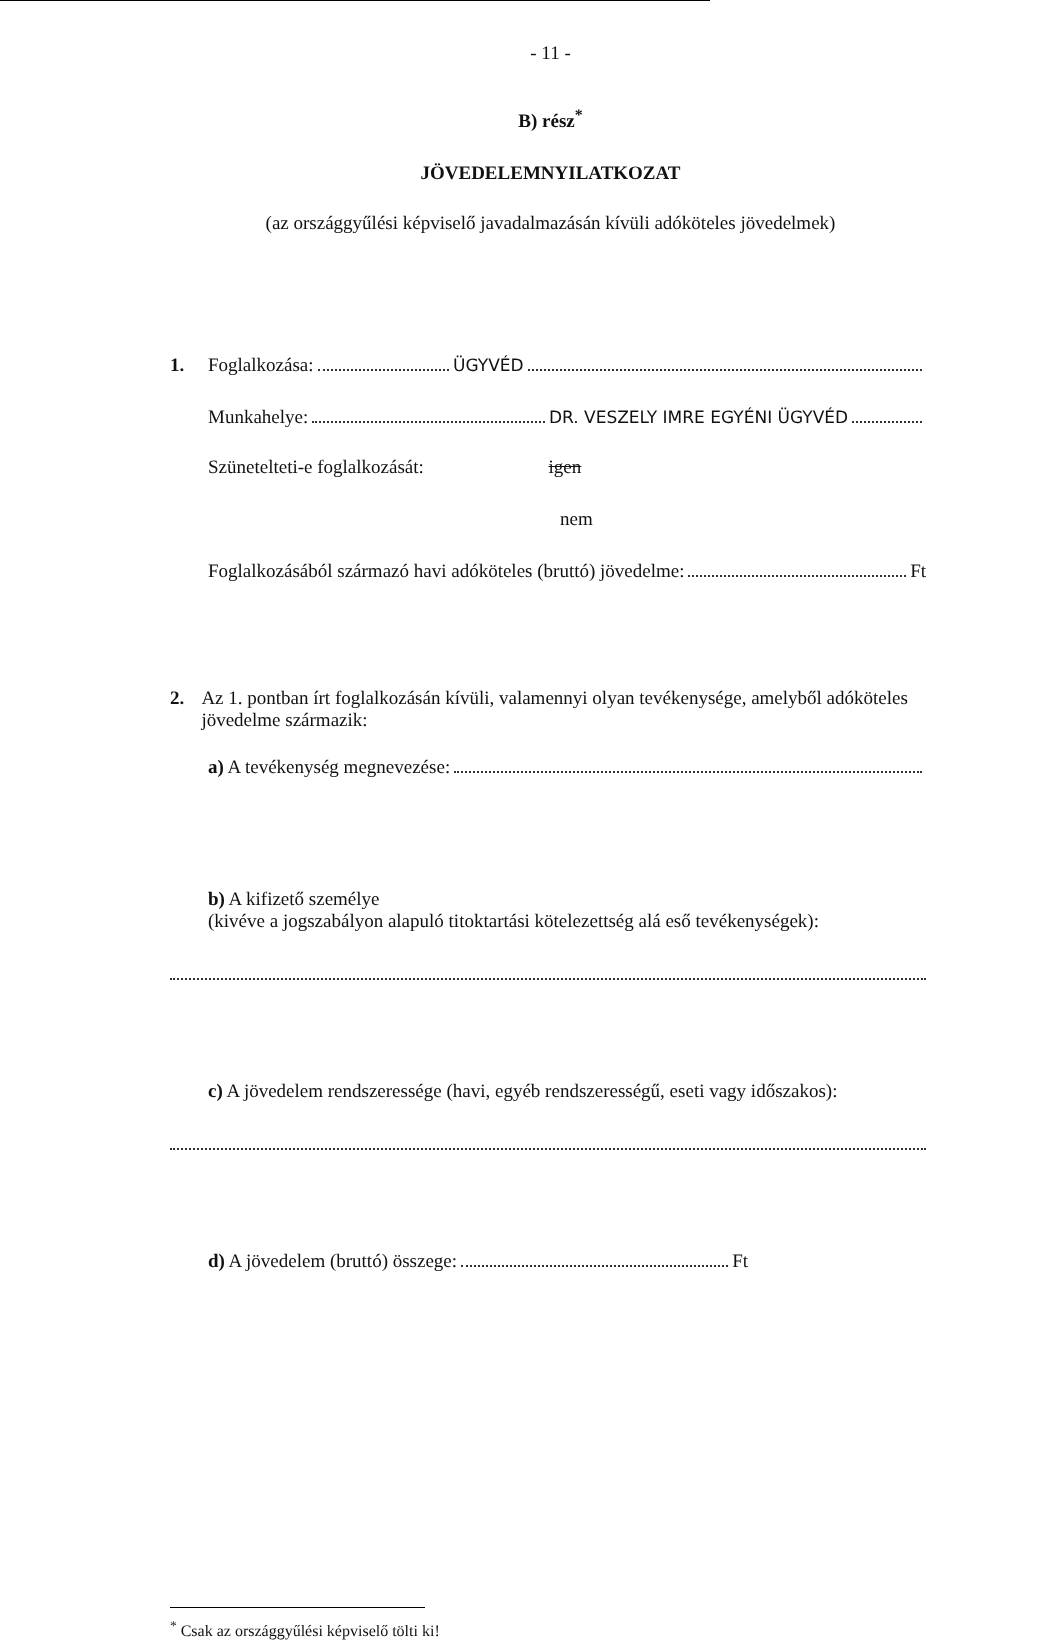- 11 -
B) rész<sup>*</sup>
JÖVEDELEMNYILATKOZAT
(az országgyűlési képviselő javadalmazásán kívüli adóköteles jövedelmek)
1. Foglalkozása: ÜGYVÉD
Munkahelye: DR. VESZELY IMRE EGYÉNI ÜGYVÉD
Szünetelteti-e foglalkozását: igen
nem
Foglalkozásából származó havi adóköteles (bruttó) jövedelme: Ft
2. Az 1. pontban írt foglalkozásán kívüli, valamennyi olyan tevékenysége, amelyből adóköteles jövedelme származik:
a) A tevékenység megnevezése:
b) A kifizető személye
(kivéve a jogszabályon alapuló titoktartási kötelezettség alá eső tevékenységek):
c) A jövedelem rendszeressége (havi, egyéb rendszerességű, eseti vagy időszakos):
d) A jövedelem (bruttó) összege: Ft
<sup>*</sup> Csak az országgyűlési képviselő tölti ki!